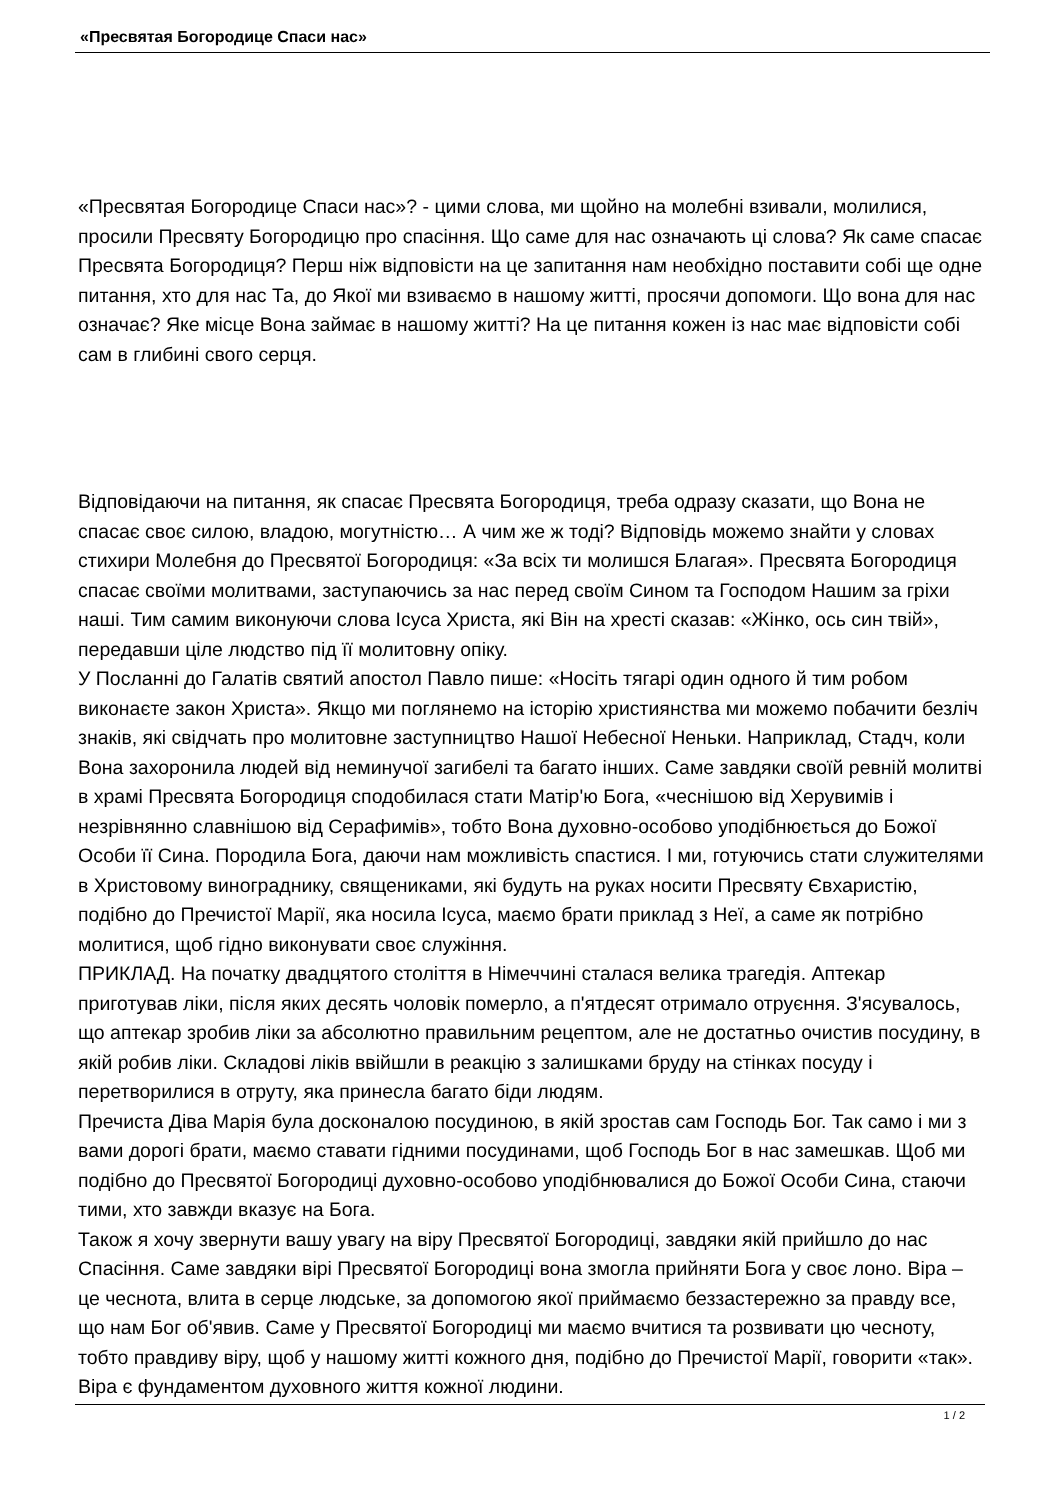«Пресвятая Богородице Спаси нас»
«Пресвятая Богородице Спаси нас»? - цими слова, ми щойно на молебні взивали, молилися, просили Пресвяту Богородицю про спасіння. Що саме для нас означають ці слова? Як саме спасає Пресвята Богородиця? Перш ніж відповісти на це запитання нам необхідно поставити собі ще одне питання, хто для нас Та, до Якої ми взиваємо в нашому житті, просячи допомоги. Що вона для нас означає? Яке місце Вона займає в нашому житті? На це питання кожен із нас має відповісти собі сам в глибині свого серця.
Відповідаючи на питання, як спасає Пресвята Богородиця, треба одразу сказати, що Вона не спасає своє силою, владою, могутністю… А чим же ж тоді? Відповідь можемо знайти у словах стихири Молебня до Пресвятої Богородиця: «За всіх ти молишся Благая». Пресвята Богородиця спасає своїми молитвами, заступаючись за нас перед своїм Сином та Господом Нашим за гріхи наші. Тим самим виконуючи слова Ісуса Христа, які Він на хресті сказав: «Жінко, ось син твій», передавши ціле людство під її молитовну опіку.
У Посланні до Галатів святий апостол Павло пише: «Носіть тягарі один одного й тим робом виконаєте закон Христа». Якщо ми поглянемо на історію християнства ми можемо побачити безліч знаків, які свідчать про молитовне заступництво Нашої Небесної Неньки. Наприклад, Стадч, коли Вона захоронила людей від неминучої загибелі та багато інших. Саме завдяки своїй ревній молитві в храмі Пресвята Богородиця сподобилася стати Матір'ю Бога, «чеснішою від Херувимів і незрівнянно славнішою від Серафимів», тобто Вона духовно-особово уподібнюється до Божої Особи її Сина. Породила Бога, даючи нам можливість спастися. І ми, готуючись стати служителями в Христовому винограднику, священиками, які будуть на руках носити Пресвяту Євхаристію, подібно до Пречистої Марії, яка носила Ісуса, маємо брати приклад з Неї, а саме як потрібно молитися, щоб гідно виконувати своє служіння.
ПРИКЛАД. На початку двадцятого століття в Німеччині сталася велика трагедія. Аптекар приготував ліки, після яких десять чоловік померло, а п'ятдесят отримало отруєння. З'ясувалось, що аптекар зробив ліки за абсолютно правильним рецептом, але не достатньо очистив посудину, в якій робив ліки. Складові ліків ввійшли в реакцію з залишками бруду на стінках посуду і перетворилися в отруту, яка принесла багато біди людям.
Пречиста Діва Марія була досконалою посудиною, в якій зростав сам Господь Бог. Так само і ми з вами дорогі брати, маємо ставати гідними посудинами, щоб Господь Бог в нас замешкав. Щоб ми подібно до Пресвятої Богородиці духовно-особово уподібнювалися до Божої Особи Сина, стаючи тими, хто завжди вказує на Бога.
Також я хочу звернути вашу увагу на віру Пресвятої Богородиці, завдяки якій прийшло до нас Спасіння. Саме завдяки вірі Пресвятої Богородиці вона змогла прийняти Бога у своє лоно. Віра – це чеснота, влита в серце людське, за допомогою якої приймаємо беззастережно за правду все, що нам Бог об'явив. Саме у Пресвятої Богородиці ми маємо вчитися та розвивати цю чесноту, тобто правдиву віру, щоб у нашому житті кожного дня, подібно до Пречистої Марії, говорити «так». Віра є фундаментом духовного життя кожної людини.
1 / 2